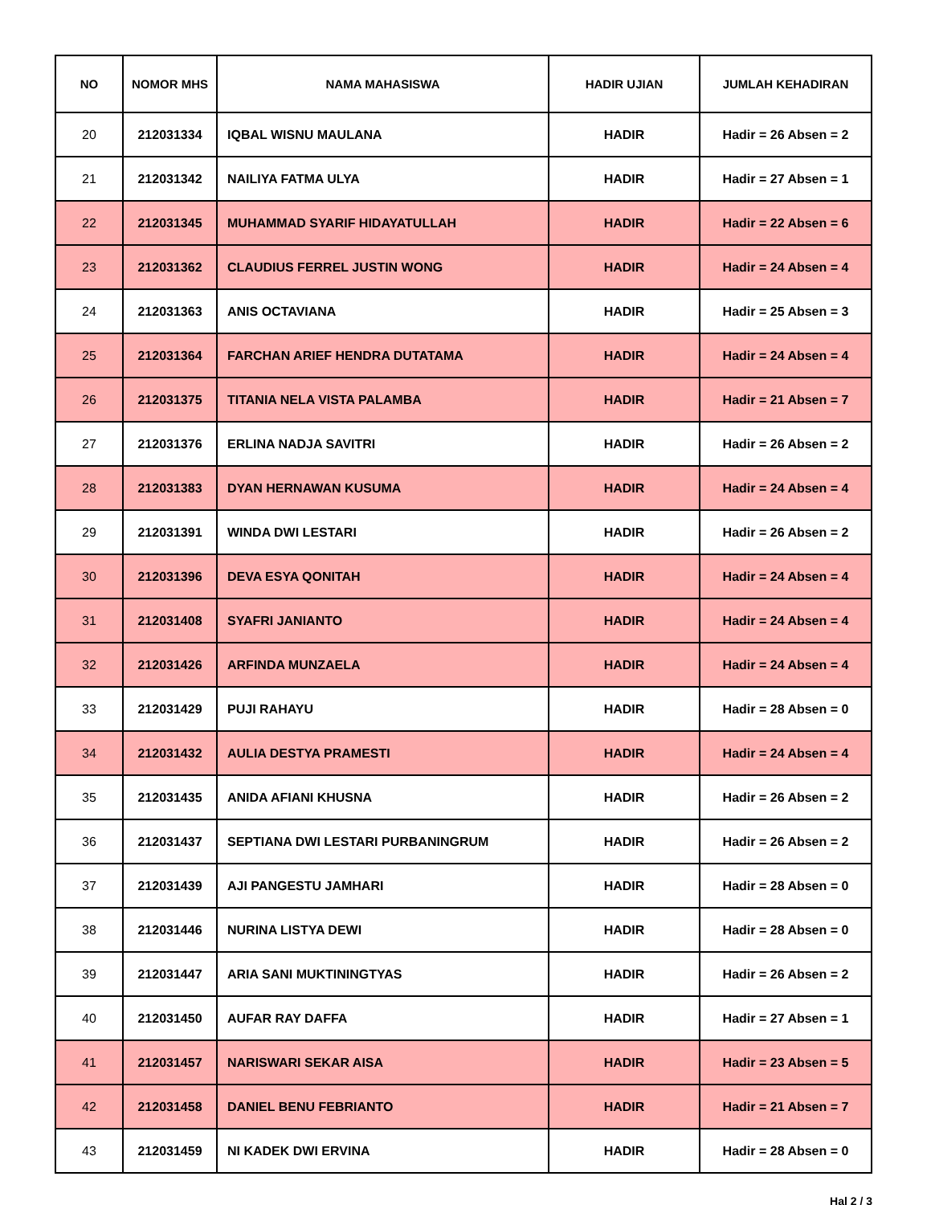| NO | NOMOR MHS | NAMA MAHASISWA | HADIR UJIAN | JUMLAH KEHADIRAN |
| --- | --- | --- | --- | --- |
| 20 | 212031334 | IQBAL WISNU MAULANA | HADIR | Hadir = 26 Absen = 2 |
| 21 | 212031342 | NAILIYA FATMA ULYA | HADIR | Hadir = 27 Absen = 1 |
| 22 | 212031345 | MUHAMMAD SYARIF HIDAYATULLAH | HADIR | Hadir = 22 Absen = 6 |
| 23 | 212031362 | CLAUDIUS FERREL JUSTIN WONG | HADIR | Hadir = 24 Absen = 4 |
| 24 | 212031363 | ANIS OCTAVIANA | HADIR | Hadir = 25 Absen = 3 |
| 25 | 212031364 | FARCHAN ARIEF HENDRA DUTATAMA | HADIR | Hadir = 24 Absen = 4 |
| 26 | 212031375 | TITANIA NELA VISTA PALAMBA | HADIR | Hadir = 21 Absen = 7 |
| 27 | 212031376 | ERLINA NADJA SAVITRI | HADIR | Hadir = 26 Absen = 2 |
| 28 | 212031383 | DYAN HERNAWAN KUSUMA | HADIR | Hadir = 24 Absen = 4 |
| 29 | 212031391 | WINDA DWI LESTARI | HADIR | Hadir = 26 Absen = 2 |
| 30 | 212031396 | DEVA ESYA QONITAH | HADIR | Hadir = 24 Absen = 4 |
| 31 | 212031408 | SYAFRI JANIANTO | HADIR | Hadir = 24 Absen = 4 |
| 32 | 212031426 | ARFINDA MUNZAELA | HADIR | Hadir = 24 Absen = 4 |
| 33 | 212031429 | PUJI RAHAYU | HADIR | Hadir = 28 Absen = 0 |
| 34 | 212031432 | AULIA DESTYA PRAMESTI | HADIR | Hadir = 24 Absen = 4 |
| 35 | 212031435 | ANIDA AFIANI KHUSNA | HADIR | Hadir = 26 Absen = 2 |
| 36 | 212031437 | SEPTIANA DWI LESTARI PURBANINGRUM | HADIR | Hadir = 26 Absen = 2 |
| 37 | 212031439 | AJI PANGESTU JAMHARI | HADIR | Hadir = 28 Absen = 0 |
| 38 | 212031446 | NURINA LISTYA DEWI | HADIR | Hadir = 28 Absen = 0 |
| 39 | 212031447 | ARIA SANI MUKTININGTYAS | HADIR | Hadir = 26 Absen = 2 |
| 40 | 212031450 | AUFAR RAY DAFFA | HADIR | Hadir = 27 Absen = 1 |
| 41 | 212031457 | NARISWARI SEKAR AISA | HADIR | Hadir = 23 Absen = 5 |
| 42 | 212031458 | DANIEL BENU FEBRIANTO | HADIR | Hadir = 21 Absen = 7 |
| 43 | 212031459 | NI KADEK DWI ERVINA | HADIR | Hadir = 28 Absen = 0 |
Hal 2 / 3